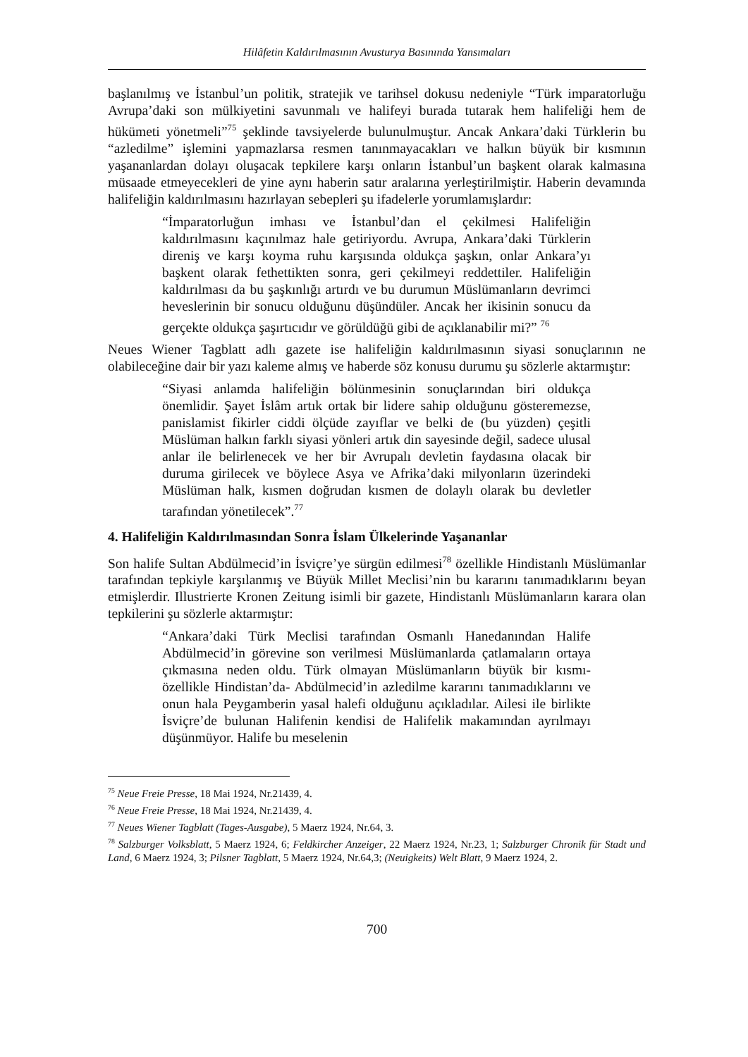Hilâfetin Kaldırılmasının Avusturya Basınında Yansımaları
başlanılmış ve İstanbul’un politik, stratejik ve tarihsel dokusu nedeniyle “Türk imparatorluğu Avrupa’daki son mülkiyetini savunmalı ve halifeyi burada tutarak hem halifeliği hem de hükümeti yönetmeli”<sup>75</sup> şeklinde tavsiyelerde bulunulmuştur. Ancak Ankara’daki Türklerin bu “azledilme” işlemini yapmazlarsa resmen tanınmayacakları ve halkın büyük bir kısmının yaşananlardan dolayı oluşacak tepkilere karşı onların İstanbul’un başkent olarak kalmasına müsaade etmeyecekleri de yine aynı haberin satır aralarına yerleştirilmiştir. Haberin devamında halifeliğin kaldırılmasını hazırlayan sebepleri şu ifadelerle yorumlamışlardır:
“İmparatorluğun imhası ve İstanbul’dan el çekilmesi Halifeliğin kaldırılmasını kaçınılmaz hale getiriyordu. Avrupa, Ankara’daki Türklerin direniş ve karşı koyma ruhu karşısında oldukça şaşkın, onlar Ankara’yı başkent olarak fethettikten sonra, geri çekilmeyi reddettiler. Halifeliğin kaldırılması da bu şaşkınlığı artırdı ve bu durumun Müslümanların devrimci heveslerinin bir sonucu olduğunu düşündüler. Ancak her ikisinin sonucu da gerçekte oldukça şaşırtıcıdır ve görüldüğü gibi de açıklanabilir mi?” <sup>76</sup>
Neues Wiener Tagblatt adlı gazete ise halifeliğin kaldırılmasının siyasi sonuçlarının ne olabileceğine dair bir yazı kaleme almış ve haberde söz konusu durumu şu sözlerle aktarmıştır:
“Siyasi anlamda halifeliğin bölünmesinin sonuçlarından biri oldukça önemlidir. Şayet İslâm artık ortak bir lidere sahip olduğunu gösteremezse, panislamist fikirler ciddi ölçüde zayıflar ve belki de (bu yüzden) çeşitli Müslüman halkın farklı siyasi yönleri artık din sayesinde değil, sadece ulusal anlar ile belirlenecek ve her bir Avrupalı devletin faydasına olacak bir duruma girilecek ve böylece Asya ve Afrika’daki milyonların üzerindeki Müslüman halk, kısmen doğrudan kısmen de dolaylı olarak bu devletler tarafından yönetilecek”.<sup>77</sup>
4. Halifeliğin Kaldırılmasından Sonra İslam Ülkelerinde Yaşananlar
Son halife Sultan Abdülmecid’in İsviçre’ye sürgün edilmesi<sup>78</sup> özellikle Hindistanlı Müslümanlar tarafından tepkiyle karşılanmış ve Büyük Millet Meclisi’nin bu kararını tanımadıklarını beyan etmişlerdir. Illustrierte Kronen Zeitung isimli bir gazete, Hindistanlı Müslümanların karara olan tepkilerini şu sözlerle aktarmıştır:
“Ankara’daki Türk Meclisi tarafından Osmanlı Hanedanından Halife Abdülmecid’in görevine son verilmesi Müslümanlarda çatlamaların ortaya çıkmasına neden oldu. Türk olmayan Müslümanların büyük bir kısmı- özellikle Hindistan’da- Abdülmecid’in azledilme kararını tanımadıklarını ve onun hala Peygamberin yasal halefi olduğunu açıkladılar. Ailesi ile birlikte İsviçre’de bulunan Halifenin kendisi de Halifelik makamından ayrılmayı düşünmüyor. Halife bu meselenin
<sup>75</sup> Neue Freie Presse, 18 Mai 1924, Nr.21439, 4.
<sup>76</sup> Neue Freie Presse, 18 Mai 1924, Nr.21439, 4.
<sup>77</sup> Neues Wiener Tagblatt (Tages-Ausgabe), 5 Maerz 1924, Nr.64, 3.
<sup>78</sup> Salzburger Volksblatt, 5 Maerz 1924, 6; Feldkircher Anzeiger, 22 Maerz 1924, Nr.23, 1; Salzburger Chronik für Stadt und Land, 6 Maerz 1924, 3; Pilsner Tagblatt, 5 Maerz 1924, Nr.64,3; (Neuigkeits) Welt Blatt, 9 Maerz 1924, 2.
700